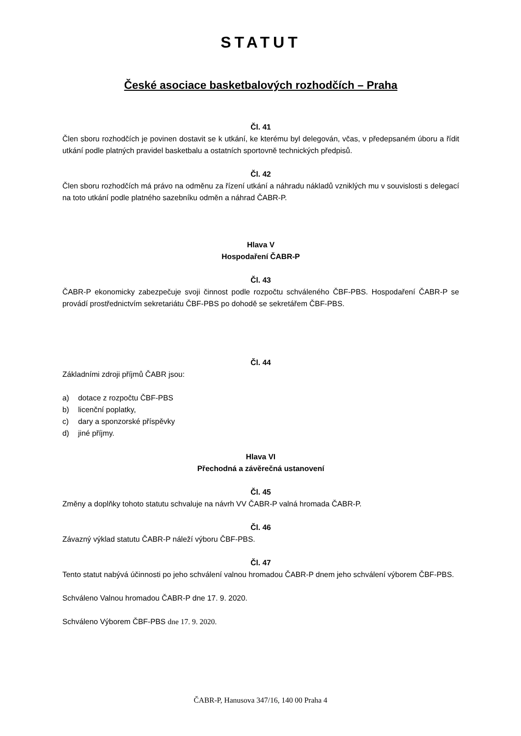STATUT
České asociace basketbalových rozhodčích – Praha
Čl. 41
Člen sboru rozhodčích je povinen dostavit se k utkání, ke kterému byl delegován, včas, v předepsaném úboru a řídit utkání podle platných pravidel basketbalu a ostatních sportovně technických předpisů.
Čl. 42
Člen sboru rozhodčích má právo na odměnu za řízení utkání a náhradu nákladů vzniklých mu v souvislosti s delegací na toto utkání podle platného sazebníku odměn a náhrad ČABR-P.
Hlava V
Hospodaření ČABR-P
Čl. 43
ČABR-P ekonomicky zabezpečuje svoji činnost podle rozpočtu schváleného ČBF-PBS. Hospodaření ČABR-P se provádí prostřednictvím sekretariátu ČBF-PBS po dohodě se sekretářem ČBF-PBS.
Čl. 44
Základními zdroji příjmů ČABR jsou:
a) dotace z rozpočtu ČBF-PBS
b) licenční poplatky,
c) dary a sponzorské příspěvky
d) jiné příjmy.
Hlava VI
Přechodná a závěrečná ustanovení
Čl. 45
Změny a doplňky tohoto statutu schvaluje na návrh VV ČABR-P valná hromada ČABR-P.
Čl. 46
Závazný výklad statutu ČABR-P náleží výboru ČBF-PBS.
Čl. 47
Tento statut nabývá účinnosti po jeho schválení valnou hromadou ČABR-P dnem jeho schválení výborem ČBF-PBS.
Schváleno Valnou hromadou ČABR-P dne 17. 9. 2020.
Schváleno Výborem ČBF-PBS dne 17. 9. 2020.
ČABR-P, Hanusova 347/16, 140 00 Praha 4